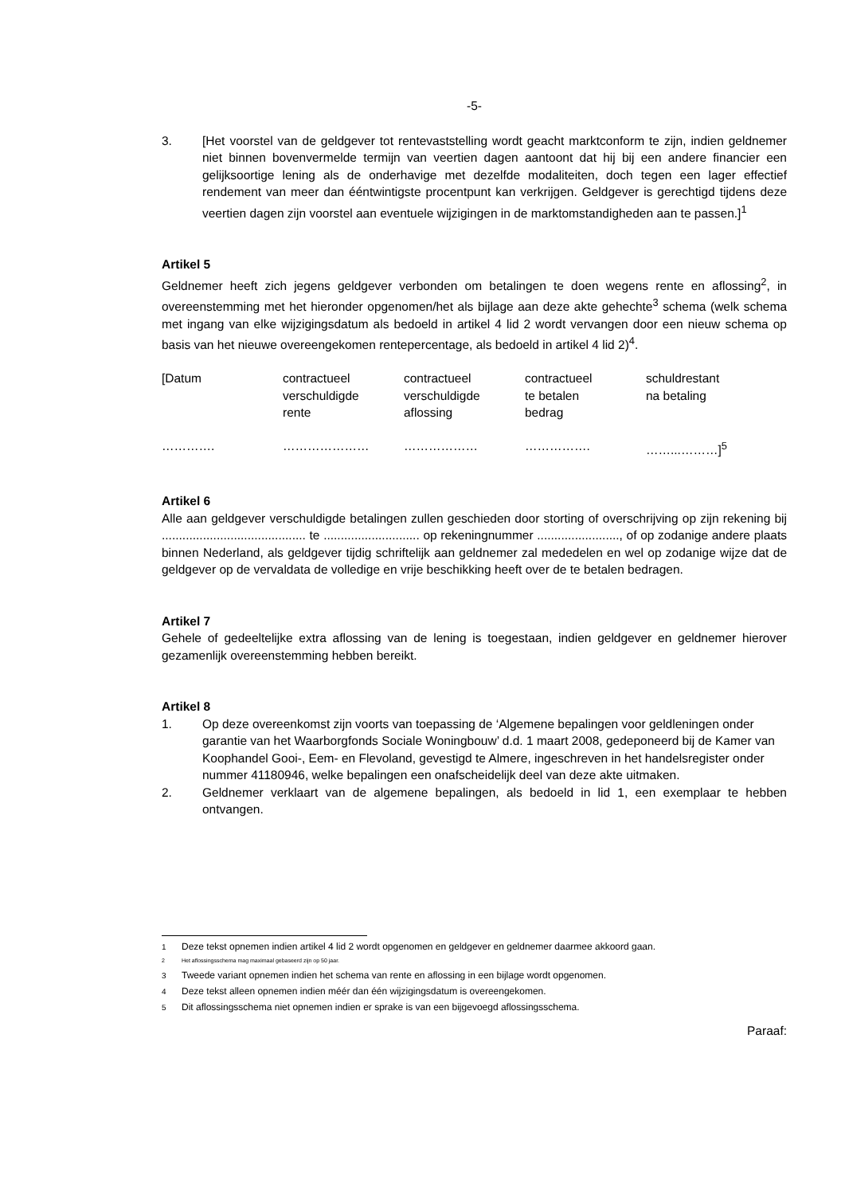-5-
3. [Het voorstel van de geldgever tot rentevaststelling wordt geacht marktconform te zijn, indien geldnemer niet binnen bovenvermelde termijn van veertien dagen aantoont dat hij bij een andere financier een gelijksoortige lening als de onderhavige met dezelfde modaliteiten, doch tegen een lager effectief rendement van meer dan ééntwintigste procentpunt kan verkrijgen. Geldgever is gerechtigd tijdens deze veertien dagen zijn voorstel aan eventuele wijzigingen in de marktomstandigheden aan te passen.]<sup>1</sup>
Artikel 5
Geldnemer heeft zich jegens geldgever verbonden om betalingen te doen wegens rente en aflossing<sup>2</sup>, in overeenstemming met het hieronder opgenomen/het als bijlage aan deze akte gehechte<sup>3</sup> schema (welk schema met ingang van elke wijzigingsdatum als bedoeld in artikel 4 lid 2 wordt vervangen door een nieuw schema op basis van het nieuwe overeengekomen rentepercentage, als bedoeld in artikel 4 lid 2)<sup>4</sup>.
| [Datum | contractueel verschuldigde rente | contractueel verschuldigde aflossing | contractueel te betalen bedrag | schuldrestant na betaling |
| …………. | ………………… | ……………… | ……………. | ……...………]<sup>5</sup> |
Artikel 6
Alle aan geldgever verschuldigde betalingen zullen geschieden door storting of overschrijving op zijn rekening bij .......................................... te ............................ op rekeningnummer ........................, of op zodanige andere plaats binnen Nederland, als geldgever tijdig schriftelijk aan geldnemer zal mededelen en wel op zodanige wijze dat de geldgever op de vervaldata de volledige en vrije beschikking heeft over de te betalen bedragen.
Artikel 7
Gehele of gedeeltelijke extra aflossing van de lening is toegestaan, indien geldgever en geldnemer hierover gezamenlijk overeenstemming hebben bereikt.
Artikel 8
1. Op deze overeenkomst zijn voorts van toepassing de ‘Algemene bepalingen voor geldleningen onder garantie van het Waarborgfonds Sociale Woningbouw’ d.d. 1 maart 2008, gedeponeerd bij de Kamer van Koophandel Gooi-, Eem- en Flevoland, gevestigd te Almere, ingeschreven in het handelsregister onder nummer 41180946, welke bepalingen een onafscheidelijk deel van deze akte uitmaken.
2. Geldnemer verklaart van de algemene bepalingen, als bedoeld in lid 1, een exemplaar te hebben ontvangen.
<sup>1</sup> Deze tekst opnemen indien artikel 4 lid 2 wordt opgenomen en geldgever en geldnemer daarmee akkoord gaan.
2 Het aflossingsschema mag maximaal gebaseerd zijn op 50 jaar.
<sup>3</sup> Tweede variant opnemen indien het schema van rente en aflossing in een bijlage wordt opgenomen.
<sup>4</sup> Deze tekst alleen opnemen indien méér dan één wijzigingsdatum is overeengekomen.
<sup>5</sup> Dit aflossingsschema niet opnemen indien er sprake is van een bijgevoegd aflossingsschema.
Paraaf: